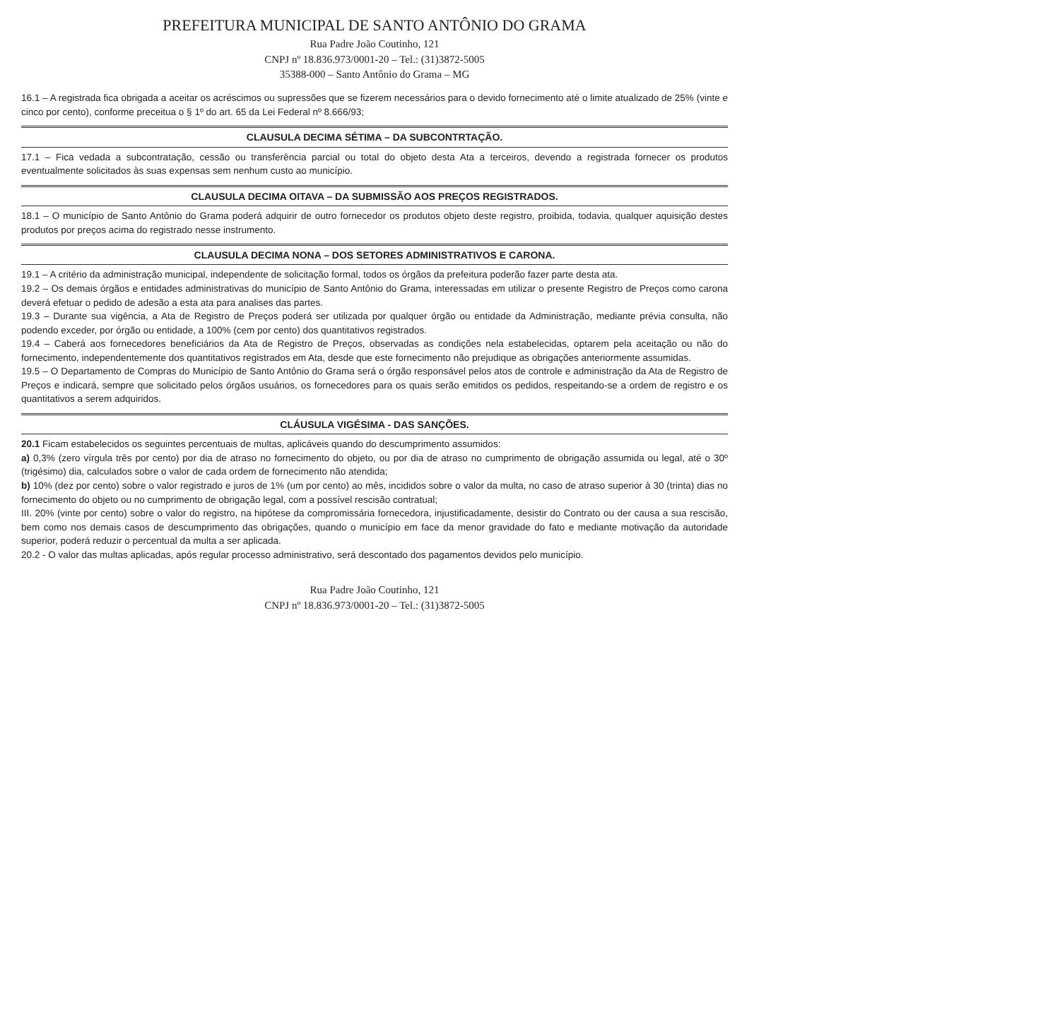PREFEITURA MUNICIPAL DE SANTO ANTÔNIO DO GRAMA
Rua Padre João Coutinho, 121
CNPJ nº 18.836.973/0001-20 – Tel.: (31)3872-5005
35388-000 – Santo Antônio do Grama – MG
16.1 – A registrada fica obrigada a aceitar os acréscimos ou supressões que se fizerem necessários para o devido fornecimento até o limite atualizado de 25% (vinte e cinco por cento), conforme preceitua o § 1º do art. 65 da Lei Federal nº 8.666/93;
CLAUSULA DECIMA SÉTIMA – DA SUBCONTRTAÇÃO.
17.1 – Fica vedada a subcontratação, cessão ou transferência parcial ou total do objeto desta Ata a terceiros, devendo a registrada fornecer os produtos eventualmente solicitados às suas expensas sem nenhum custo ao município.
CLAUSULA DECIMA OITAVA – DA SUBMISSÃO AOS PREÇOS REGISTRADOS.
18.1 – O município de Santo Antônio do Grama poderá adquirir de outro fornecedor os produtos objeto deste registro, proibida, todavia, qualquer aquisição destes produtos por preços acima do registrado nesse instrumento.
CLAUSULA DECIMA NONA – DOS SETORES ADMINISTRATIVOS E CARONA.
19.1 – A critério da administração municipal, independente de solicitação formal, todos os órgãos da prefeitura poderão fazer parte desta ata.
19.2 – Os demais órgãos e entidades administrativas do município de Santo Antônio do Grama, interessadas em utilizar o presente Registro de Preços como carona deverá efetuar o pedido de adesão a esta ata para analises das partes.
19.3 – Durante sua vigência, a Ata de Registro de Preços poderá ser utilizada por qualquer órgão ou entidade da Administração, mediante prévia consulta, não podendo exceder, por órgão ou entidade, a 100% (cem por cento) dos quantitativos registrados.
19.4 – Caberá aos fornecedores beneficiários da Ata de Registro de Preços, observadas as condições nela estabelecidas, optarem pela aceitação ou não do fornecimento, independentemente dos quantitativos registrados em Ata, desde que este fornecimento não prejudique as obrigações anteriormente assumidas.
19.5 – O Departamento de Compras do Município de Santo Antônio do Grama será o órgão responsável pelos atos de controle e administração da Ata de Registro de Preços e indicará, sempre que solicitado pelos órgãos usuários, os fornecedores para os quais serão emitidos os pedidos, respeitando-se a ordem de registro e os quantitativos a serem adquiridos.
CLÁUSULA VIGÉSIMA - DAS SANÇÕES.
20.1 Ficam estabelecidos os seguintes percentuais de multas, aplicáveis quando do descumprimento assumidos:
a) 0,3% (zero vírgula três por cento) por dia de atraso no fornecimento do objeto, ou por dia de atraso no cumprimento de obrigação assumida ou legal, até o 30º (trigésimo) dia, calculados sobre o valor de cada ordem de fornecimento não atendida;
b) 10% (dez por cento) sobre o valor registrado e juros de 1% (um por cento) ao mês, incididos sobre o valor da multa, no caso de atraso superior à 30 (trinta) dias no fornecimento do objeto ou no cumprimento de obrigação legal, com a possível rescisão contratual;
III. 20% (vinte por cento) sobre o valor do registro, na hipótese da compromissária fornecedora, injustificadamente, desistir do Contrato ou der causa a sua rescisão, bem como nos demais casos de descumprimento das obrigações, quando o município em face da menor gravidade do fato e mediante motivação da autoridade superior, poderá reduzir o percentual da multa a ser aplicada.
20.2 - O valor das multas aplicadas, após regular processo administrativo, será descontado dos pagamentos devidos pelo município.
Rua Padre João Coutinho, 121
CNPJ nº 18.836.973/0001-20 – Tel.: (31)3872-5005